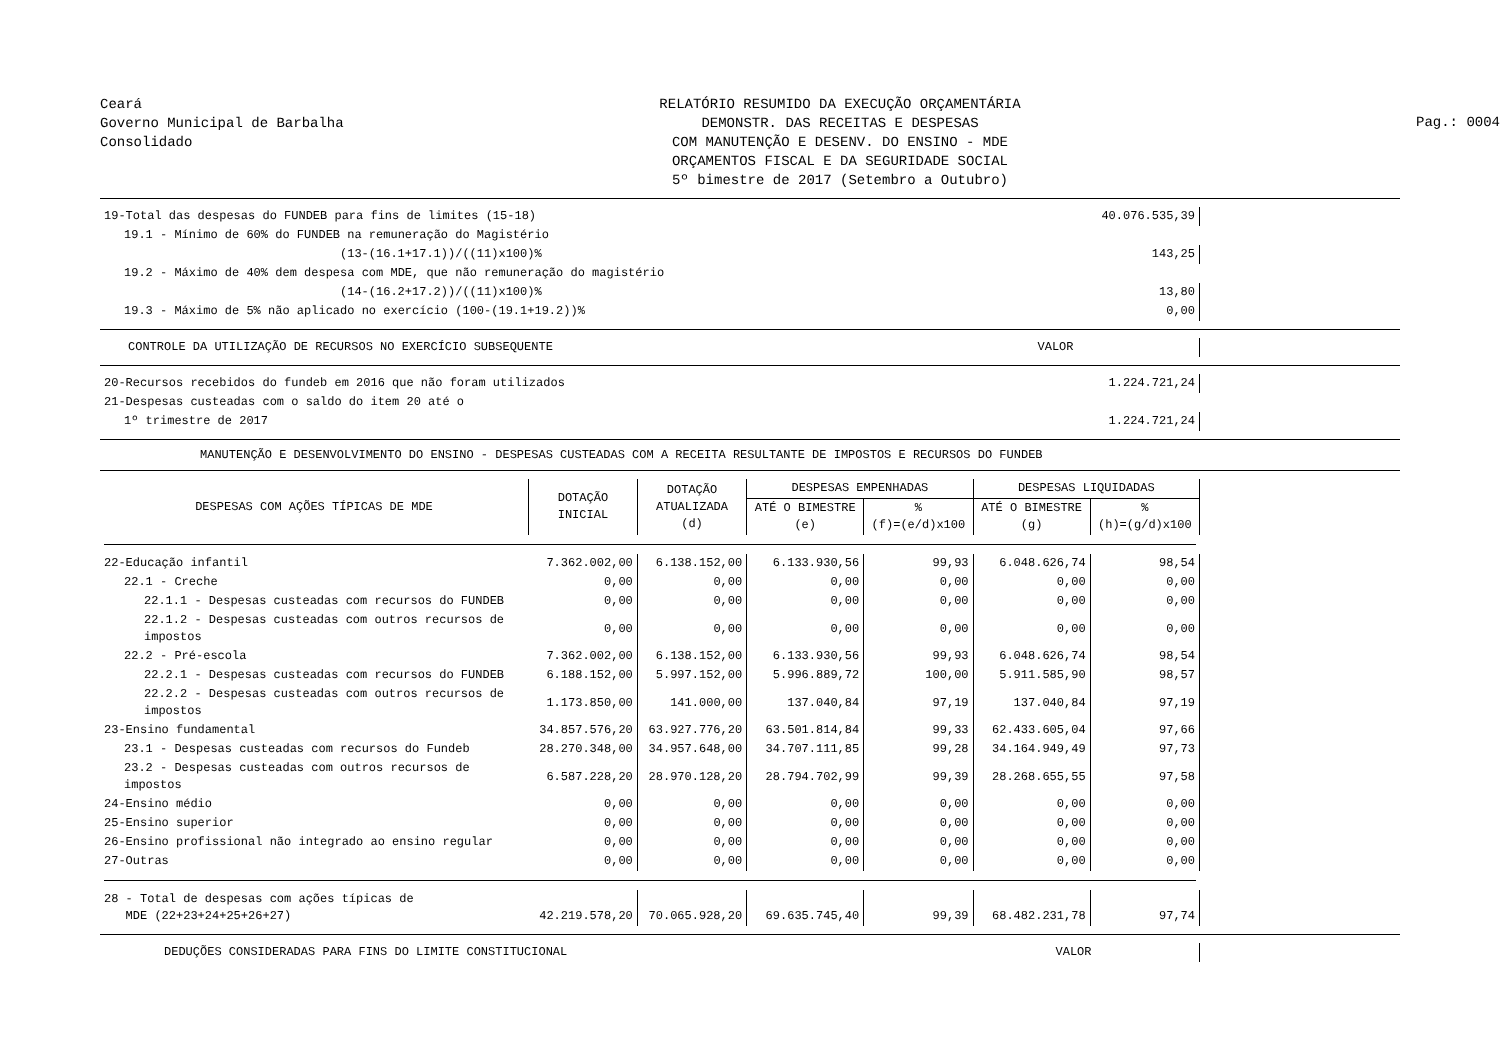Ceará
Governo Municipal de Barbalha
Consolidado
RELATÓRIO RESUMIDO DA EXECUÇÃO ORÇAMENTÁRIA
DEMONSTR. DAS RECEITAS E DESPESAS
COM MANUTENÇÃO E DESENV. DO ENSINO - MDE
ORÇAMENTOS FISCAL E DA SEGURIDADE SOCIAL
5º bimestre de 2017 (Setembro a Outubro)
Pag.: 0004
| 19-Total das despesas do FUNDEB para fins de limites (15-18) | 40.076.535,39 |
| 19.1 - Mínimo de 60% do FUNDEB na remuneração do Magistério | |
| (13-(16.1+17.1))/((11)x100)% | 143,25 |
| 19.2 - Máximo de 40% dem despesa com MDE, que não remuneração do magistério | |
| (14-(16.2+17.2))/((11)x100)% | 13,80 |
| 19.3 - Máximo de 5% não aplicado no exercício (100-(19.1+19.2))% | 0,00 |
| CONTROLE DA UTILIZAÇÃO DE RECURSOS NO EXERCÍCIO SUBSEQUENTE | VALOR |
| 20-Recursos recebidos do fundeb em 2016 que não foram utilizados | 1.224.721,24 |
| 21-Despesas custeadas com o saldo do item 20 até o | |
| 1º trimestre de 2017 | 1.224.721,24 |
MANUTENÇÃO E DESENVOLVIMENTO DO ENSINO - DESPESAS CUSTEADAS COM A RECEITA RESULTANTE DE IMPOSTOS E RECURSOS DO FUNDEB
| DESPESAS COM AÇÕES TÍPICAS DE MDE | DOTAÇÃO INICIAL | DOTAÇÃO ATUALIZADA (d) | DESPESAS EMPENHADAS | | DESPESAS LIQUIDADAS | |
| --- | --- | --- | --- | --- | --- | --- |
| | | | ATÉ O BIMESTRE (e) | % (f)=(e/d)x100 | ATÉ O BIMESTRE (g) | % (h)=(g/d)x100 |
| 22-Educação infantil | 7.362.002,00 | 6.138.152,00 | 6.133.930,56 | 99,93 | 6.048.626,74 | 98,54 |
| 22.1 - Creche | 0,00 | 0,00 | 0,00 | 0,00 | 0,00 | 0,00 |
| 22.1.1 - Despesas custeadas com recursos do FUNDEB | 0,00 | 0,00 | 0,00 | 0,00 | 0,00 | 0,00 |
| 22.1.2 - Despesas custeadas com outros recursos de impostos | 0,00 | 0,00 | 0,00 | 0,00 | 0,00 | 0,00 |
| 22.2 - Pré-escola | 7.362.002,00 | 6.138.152,00 | 6.133.930,56 | 99,93 | 6.048.626,74 | 98,54 |
| 22.2.1 - Despesas custeadas com recursos do FUNDEB | 6.188.152,00 | 5.997.152,00 | 5.996.889,72 | 100,00 | 5.911.585,90 | 98,57 |
| 22.2.2 - Despesas custeadas com outros recursos de impostos | 1.173.850,00 | 141.000,00 | 137.040,84 | 97,19 | 137.040,84 | 97,19 |
| 23-Ensino fundamental | 34.857.576,20 | 63.927.776,20 | 63.501.814,84 | 99,33 | 62.433.605,04 | 97,66 |
| 23.1 - Despesas custeadas com recursos do Fundeb | 28.270.348,00 | 34.957.648,00 | 34.707.111,85 | 99,28 | 34.164.949,49 | 97,73 |
| 23.2 - Despesas custeadas com outros recursos de impostos | 6.587.228,20 | 28.970.128,20 | 28.794.702,99 | 99,39 | 28.268.655,55 | 97,58 |
| 24-Ensino médio | 0,00 | 0,00 | 0,00 | 0,00 | 0,00 | 0,00 |
| 25-Ensino superior | 0,00 | 0,00 | 0,00 | 0,00 | 0,00 | 0,00 |
| 26-Ensino profissional não integrado ao ensino regular | 0,00 | 0,00 | 0,00 | 0,00 | 0,00 | 0,00 |
| 27-Outras | 0,00 | 0,00 | 0,00 | 0,00 | 0,00 | 0,00 |
| 28 - Total de despesas com ações típicas de MDE (22+23+24+25+26+27) | 42.219.578,20 | 70.065.928,20 | 69.635.745,40 | 99,39 | 68.482.231,78 | 97,74 |
| DEDUÇÕES CONSIDERADAS PARA FINS DO LIMITE CONSTITUCIONAL | VALOR |